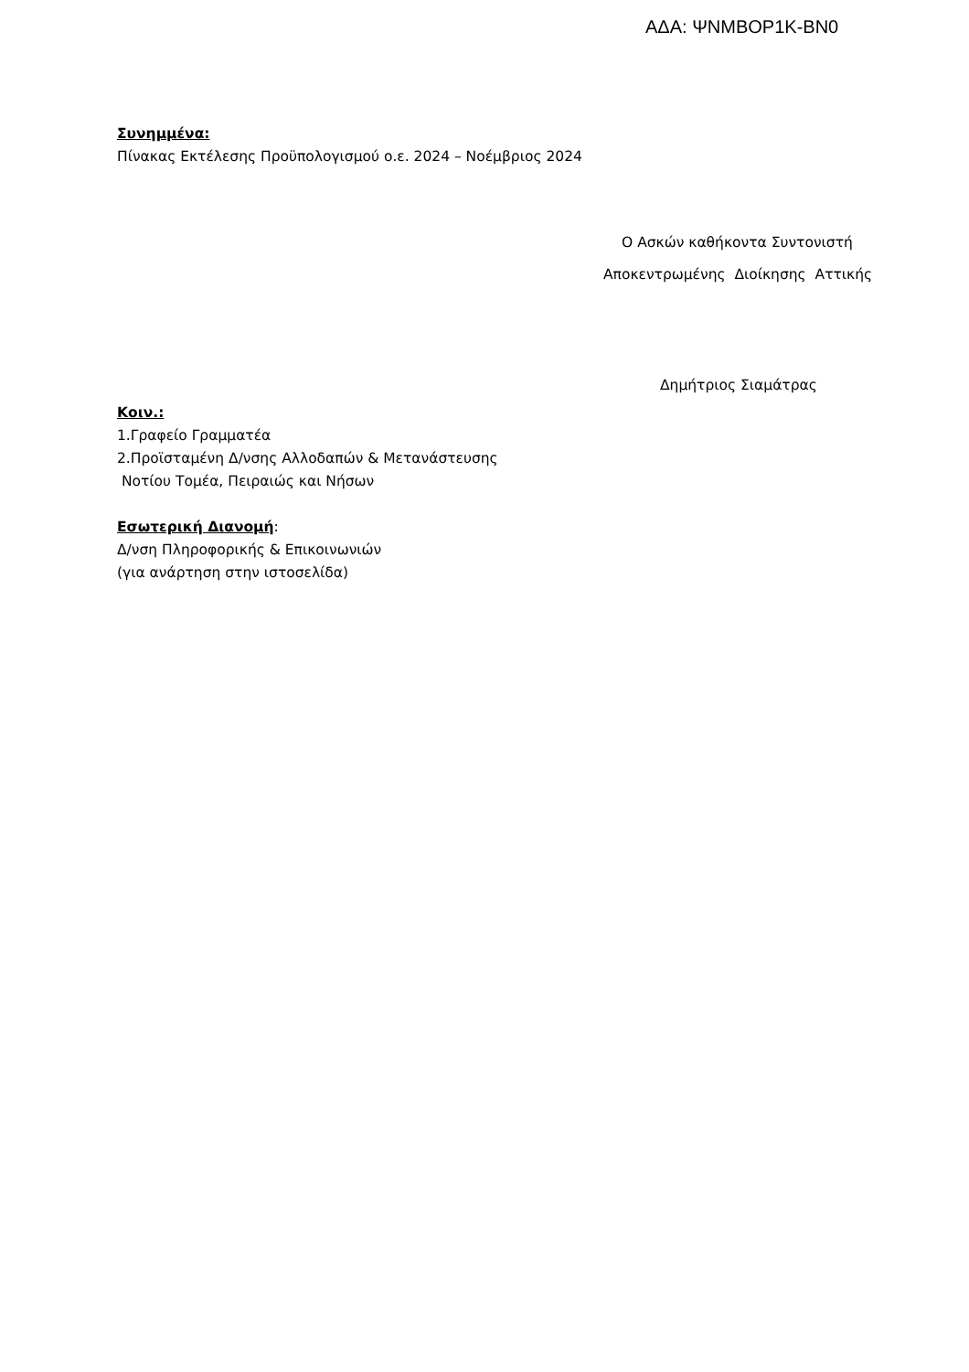ΑΔΑ: ΨΝΜΒΟΡ1Κ-ΒΝ0
Συνημμένα:
Πίνακας Εκτέλεσης Προϋπολογισμού ο.ε. 2024 – Νοέμβριος 2024
Ο Ασκών καθήκοντα Συντονιστή
Αποκεντρωμένης Διοίκησης Αττικής
Δημήτριος Σιαμάτρας
Κοιν.:
1.Γραφείο Γραμματέα
2.Προϊσταμένη Δ/νσης Αλλοδαπών & Μετανάστευσης
Νοτίου Τομέα, Πειραιώς και Νήσων
Εσωτερική Διανομή:
Δ/νση Πληροφορικής & Επικοινωνιών
(για ανάρτηση στην ιστοσελίδα)